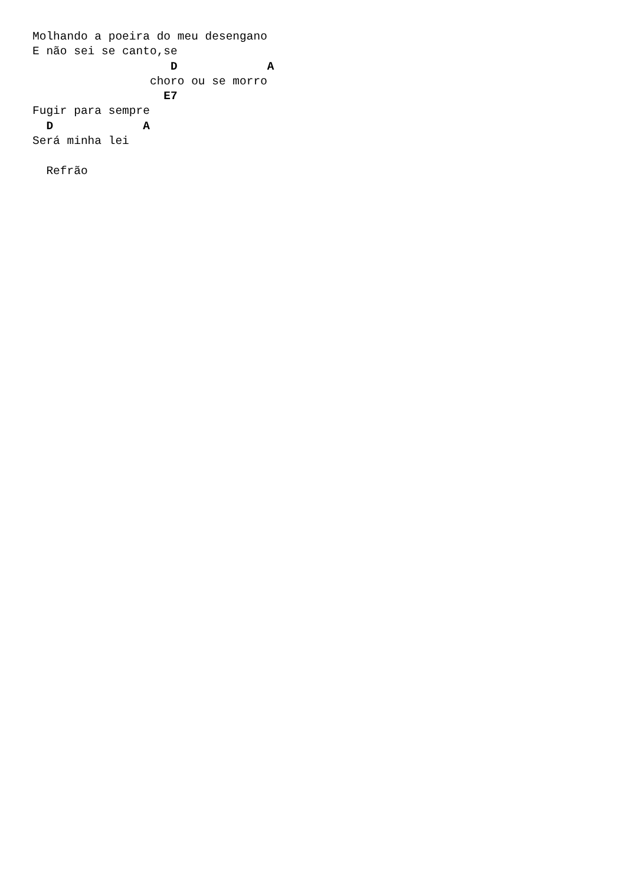Molhando a poeira do meu desengano
E não sei se canto,se
                    D             A
                 choro ou se morro
                   E7
Fugir para sempre
  D             A
Será minha lei

  Refrão